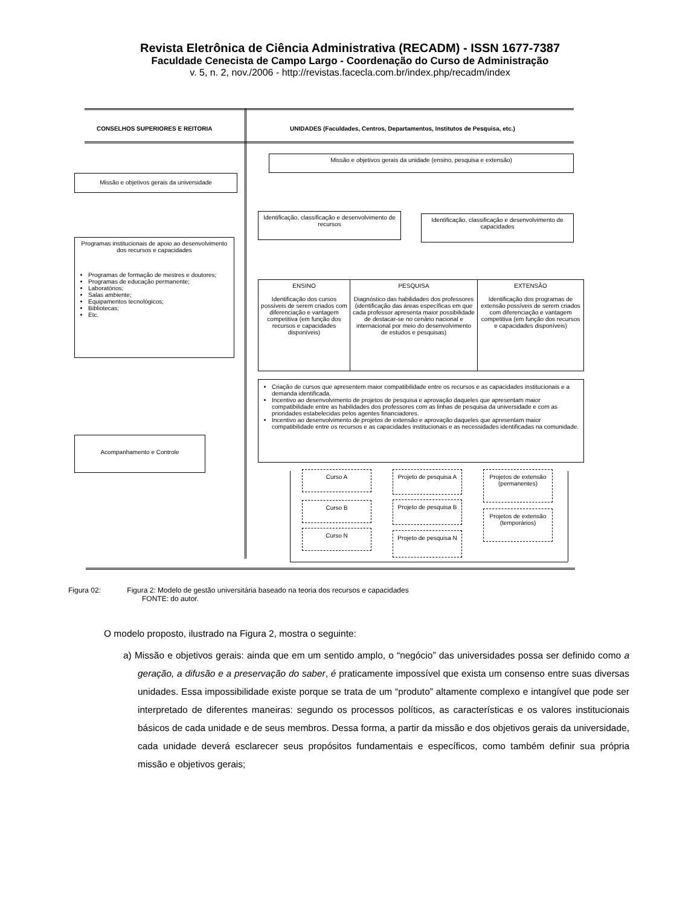Revista Eletrônica de Ciência Administrativa (RECADM) - ISSN 1677-7387
Faculdade Cenecista de Campo Largo - Coordenação do Curso de Administração
v. 5, n. 2, nov./2006 - http://revistas.facecla.com.br/index.php/recadm/index
CONSELHOS SUPERIORES E REITORIA
UNIDADES (Faculdades, Centros, Departamentos, Institutos de Pesquisa, etc.)
Missão e objetivos gerais da unidade (ensino, pesquisa e extensão)
Missão e objetivos gerais da universidade
Identificação, classificação e desenvolvimento de recursos
Identificação, classificação e desenvolvimento de capacidades
Programas institucionais de apoio ao desenvolvimento dos recursos e capacidades
Programas de formação de mestres e doutores;
Programas de educação permanente;
Laboratórios;
Salas ambiente;
Equipamentos tecnológicos;
Bibliotecas;
Etc.
ENSINO
Identificação dos cursos possíveis de serem criados com diferenciação e vantagem competitiva (em função dos recursos e capacidades disponíveis)
PESQUISA
Diagnóstico das habilidades dos professores (identificação das áreas específicas em que cada professor apresenta maior possibilidade de destacar-se no cenário nacional e internacional por meio do desenvolvimento de estudos e pesquisas)
EXTENSÃO
Identificação dos programas de extensão possíveis de serem criados com diferenciação e vantagem competitiva (em função dos recursos e capacidades disponíveis)
Criação de cursos que apresentem maior compatibilidade entre os recursos e as capacidades institucionais e a demanda identificada.
Incentivo ao desenvolvimento de projetos de pesquisa e aprovação daqueles que apresentam maior compatibilidade entre as habilidades dos professores com as linhas de pesquisa da universidade e com as prioridades estabelecidas pelos agentes financiadores.
Incentivo ao desenvolvimento de projetos de extensão e aprovação daqueles que apresentam maior compatibilidade entre os recursos e as capacidades institucionais e as necessidades identificadas na comunidade.
Acompanhamento e Controle
Curso A
Curso B
Curso N
Projeto de pesquisa A
Projeto de pesquisa B
Projeto de pesquisa N
Projetos de extensão (permanentes)
Projetos de extensão (temporários)
Figura 02: Figura 2: Modelo de gestão universitária baseado na teoria dos recursos e capacidades
FONTE: do autor.
O modelo proposto, ilustrado na Figura 2, mostra o seguinte:
a) Missão e objetivos gerais: ainda que em um sentido amplo, o “negócio” das universidades possa ser definido como a geração, a difusão e a preservação do saber, é praticamente impossível que exista um consenso entre suas diversas unidades. Essa impossibilidade existe porque se trata de um “produto” altamente complexo e intangível que pode ser interpretado de diferentes maneiras: segundo os processos políticos, as características e os valores institucionais básicos de cada unidade e de seus membros. Dessa forma, a partir da missão e dos objetivos gerais da universidade, cada unidade deverá esclarecer seus propósitos fundamentais e específicos, como também definir sua própria missão e objetivos gerais;